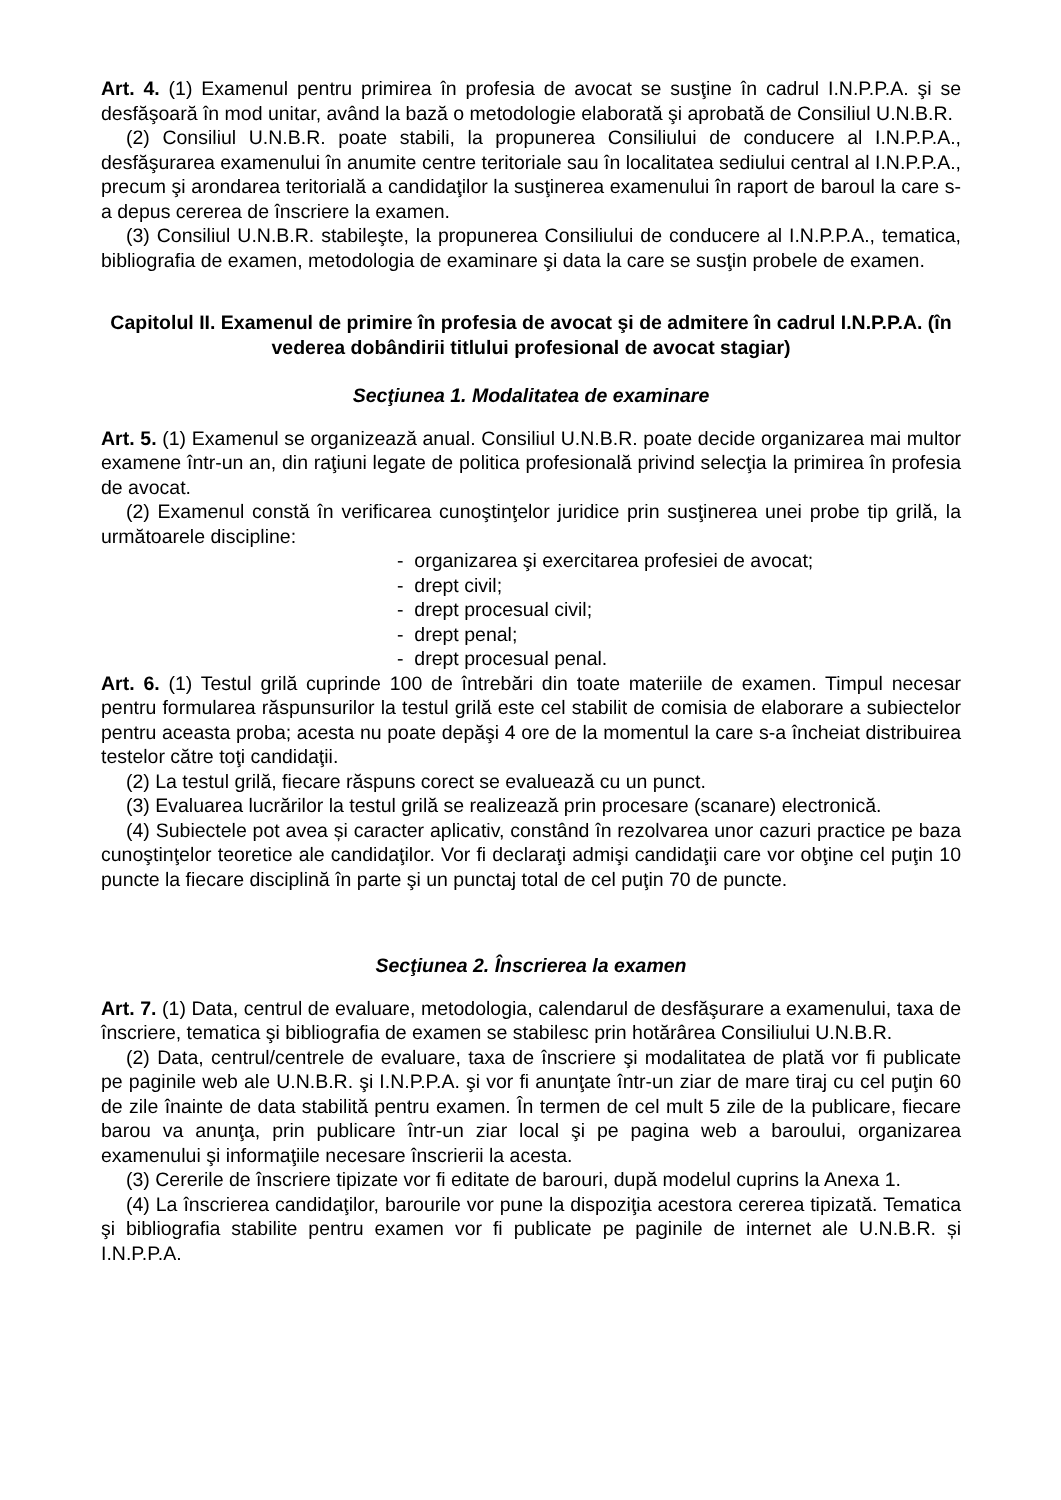Art. 4. (1) Examenul pentru primirea în profesia de avocat se susţine în cadrul I.N.P.P.A. şi se desfăşoară în mod unitar, având la bază o metodologie elaborată şi aprobată de Consiliul U.N.B.R.
(2) Consiliul U.N.B.R. poate stabili, la propunerea Consiliului de conducere al I.N.P.P.A., desfăşurarea examenului în anumite centre teritoriale sau în localitatea sediului central al I.N.P.P.A., precum şi arondarea teritorială a candidaţilor la susţinerea examenului în raport de baroul la care s-a depus cererea de înscriere la examen.
(3) Consiliul U.N.B.R. stabileşte, la propunerea Consiliului de conducere al I.N.P.P.A., tematica, bibliografia de examen, metodologia de examinare şi data la care se susţin probele de examen.
Capitolul II. Examenul de primire în profesia de avocat şi de admitere în cadrul I.N.P.P.A. (în vederea dobândirii titlului profesional de avocat stagiar)
Secţiunea 1. Modalitatea de examinare
Art. 5. (1) Examenul se organizează anual. Consiliul U.N.B.R. poate decide organizarea mai multor examene într-un an, din raţiuni legate de politica profesională privind selecţia la primirea în profesia de avocat.
(2) Examenul constă în verificarea cunoştinţelor juridice prin susţinerea unei probe tip grilă, la următoarele discipline:
- organizarea şi exercitarea profesiei de avocat;
- drept civil;
- drept procesual civil;
- drept penal;
- drept procesual penal.
Art. 6. (1) Testul grilă cuprinde 100 de întrebări din toate materiile de examen. Timpul necesar pentru formularea răspunsurilor la testul grilă este cel stabilit de comisia de elaborare a subiectelor pentru aceasta proba; acesta nu poate depăşi 4 ore de la momentul la care s-a încheiat distribuirea testelor către toţi candidaţii.
(2) La testul grilă, fiecare răspuns corect se evaluează cu un punct.
(3) Evaluarea lucrărilor la testul grilă se realizează prin procesare (scanare) electronică.
(4) Subiectele pot avea și caracter aplicativ, constând în rezolvarea unor cazuri practice pe baza cunoştinţelor teoretice ale candidaţilor. Vor fi declaraţi admişi candidaţii care vor obţine cel puţin 10 puncte la fiecare disciplină în parte şi un punctaj total de cel puţin 70 de puncte.
Secţiunea 2. Înscrierea la examen
Art. 7. (1) Data, centrul de evaluare, metodologia, calendarul de desfăşurare a examenului, taxa de înscriere, tematica şi bibliografia de examen se stabilesc prin hotărârea Consiliului U.N.B.R.
(2) Data, centrul/centrele de evaluare, taxa de înscriere şi modalitatea de plată vor fi publicate pe paginile web ale U.N.B.R. şi I.N.P.P.A. şi vor fi anunţate într-un ziar de mare tiraj cu cel puţin 60 de zile înainte de data stabilită pentru examen. În termen de cel mult 5 zile de la publicare, fiecare barou va anunţa, prin publicare într-un ziar local şi pe pagina web a baroului, organizarea examenului şi informaţiile necesare înscrierii la acesta.
(3) Cererile de înscriere tipizate vor fi editate de barouri, după modelul cuprins la Anexa 1.
(4) La înscrierea candidaţilor, barourile vor pune la dispoziţia acestora cererea tipizată. Tematica şi bibliografia stabilite pentru examen vor fi publicate pe paginile de internet ale U.N.B.R. și I.N.P.P.A.